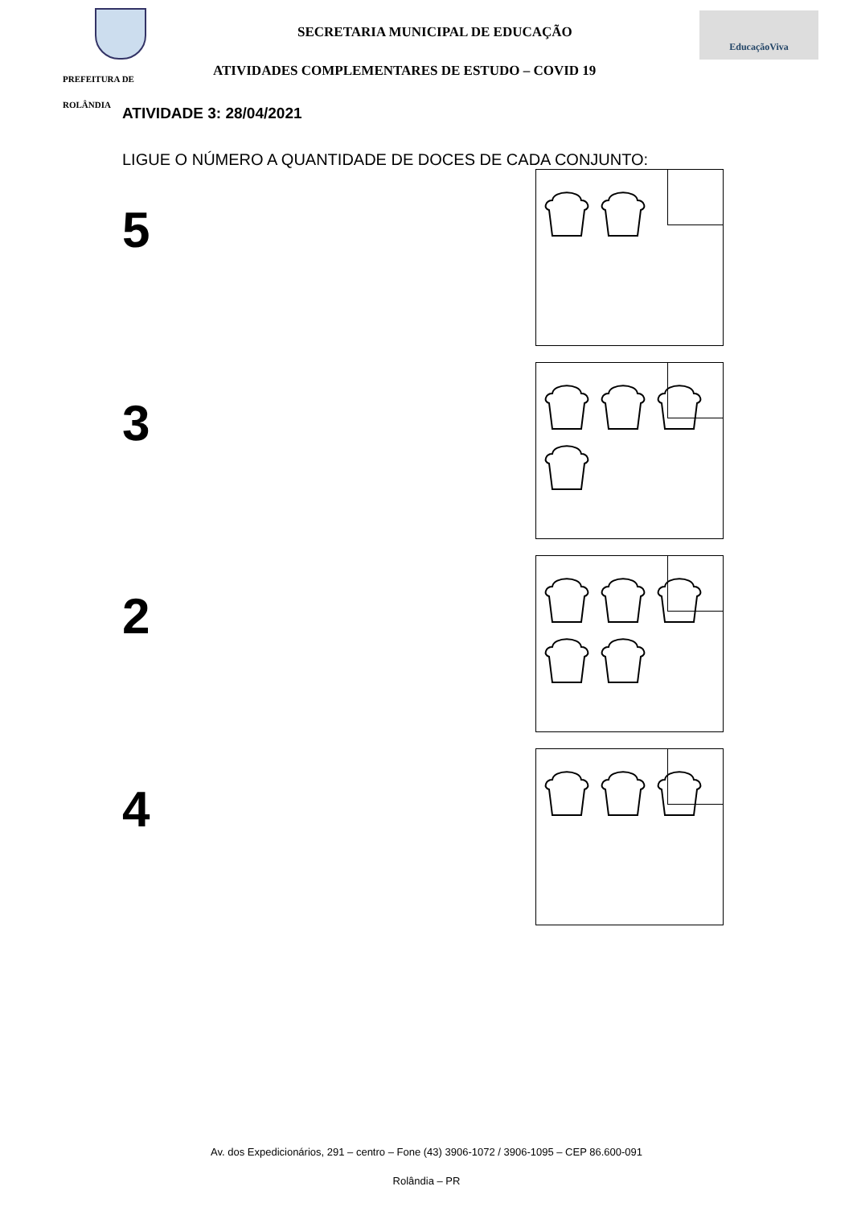PREFEITURA DE
ROLÂNDIA
SECRETARIA MUNICIPAL DE EDUCAÇÃO
ATIVIDADES COMPLEMENTARES DE ESTUDO – COVID 19
EducaçãoViva
ATIVIDADE 3: 28/04/2021
LIGUE O NÚMERO A QUANTIDADE DE DOCES DE CADA CONJUNTO:
5
3
2
4
Av. dos Expedicionários, 291 – centro – Fone (43) 3906-1072 / 3906-1095 – CEP 86.600-091
Rolândia – PR